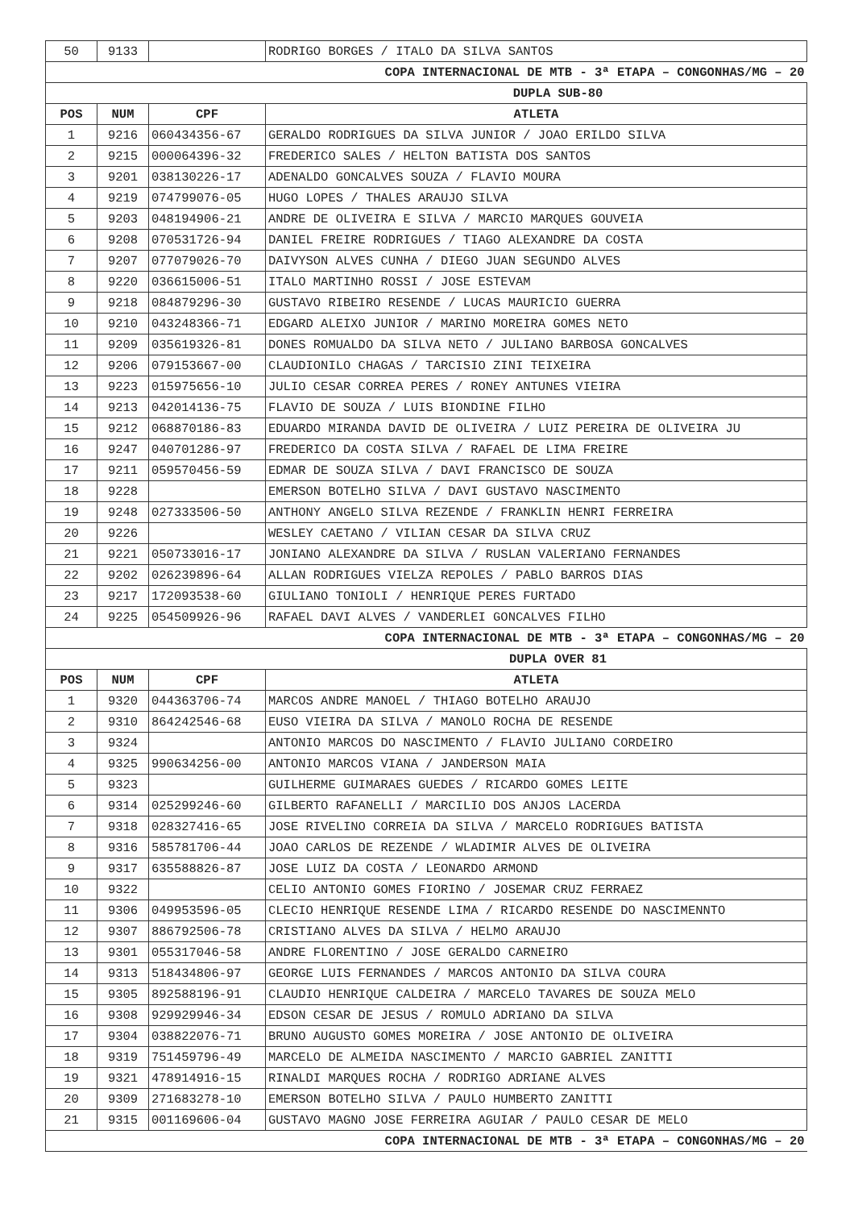| 50 | 9133 | | RODRIGO BORGES / ITALO DA SILVA SANTOS |
| COPA INTERNACIONAL DE MTB - 3ª ETAPA – CONGONHAS/MG – 20 | | | |
| DUPLA SUB-80 | | | |
| POS | NUM | CPF | ATLETA |
| 1 | 9216 | 060434356-67 | GERALDO RODRIGUES DA SILVA JUNIOR / JOAO ERILDO SILVA |
| 2 | 9215 | 000064396-32 | FREDERICO SALES / HELTON BATISTA DOS SANTOS |
| 3 | 9201 | 038130226-17 | ADENALDO GONCALVES SOUZA / FLAVIO MOURA |
| 4 | 9219 | 074799076-05 | HUGO LOPES / THALES ARAUJO SILVA |
| 5 | 9203 | 048194906-21 | ANDRE DE OLIVEIRA E SILVA / MARCIO MARQUES GOUVEIA |
| 6 | 9208 | 070531726-94 | DANIEL FREIRE RODRIGUES / TIAGO ALEXANDRE DA COSTA |
| 7 | 9207 | 077079026-70 | DAIVYSON ALVES CUNHA / DIEGO JUAN SEGUNDO ALVES |
| 8 | 9220 | 036615006-51 | ITALO MARTINHO ROSSI / JOSE ESTEVAM |
| 9 | 9218 | 084879296-30 | GUSTAVO RIBEIRO RESENDE / LUCAS MAURICIO GUERRA |
| 10 | 9210 | 043248366-71 | EDGARD ALEIXO JUNIOR / MARINO MOREIRA GOMES NETO |
| 11 | 9209 | 035619326-81 | DONES ROMUALDO DA SILVA NETO / JULIANO BARBOSA GONCALVES |
| 12 | 9206 | 079153667-00 | CLAUDIONILO CHAGAS / TARCISIO ZINI TEIXEIRA |
| 13 | 9223 | 015975656-10 | JULIO CESAR CORREA PERES / RONEY ANTUNES VIEIRA |
| 14 | 9213 | 042014136-75 | FLAVIO DE SOUZA / LUIS BIONDINE FILHO |
| 15 | 9212 | 068870186-83 | EDUARDO MIRANDA DAVID DE OLIVEIRA / LUIZ PEREIRA DE OLIVEIRA JU |
| 16 | 9247 | 040701286-97 | FREDERICO DA COSTA SILVA / RAFAEL DE LIMA FREIRE |
| 17 | 9211 | 059570456-59 | EDMAR DE SOUZA SILVA / DAVI FRANCISCO DE SOUZA |
| 18 | 9228 | | EMERSON BOTELHO SILVA / DAVI GUSTAVO NASCIMENTO |
| 19 | 9248 | 027333506-50 | ANTHONY ANGELO SILVA REZENDE / FRANKLIN HENRI FERREIRA |
| 20 | 9226 | | WESLEY CAETANO / VILIAN CESAR DA SILVA CRUZ |
| 21 | 9221 | 050733016-17 | JONIANO ALEXANDRE DA SILVA / RUSLAN VALERIANO FERNANDES |
| 22 | 9202 | 026239896-64 | ALLAN RODRIGUES VIELZA REPOLES / PABLO BARROS DIAS |
| 23 | 9217 | 172093538-60 | GIULIANO TONIOLI / HENRIQUE PERES FURTADO |
| 24 | 9225 | 054509926-96 | RAFAEL DAVI ALVES / VANDERLEI GONCALVES FILHO |
| COPA INTERNACIONAL DE MTB - 3ª ETAPA – CONGONHAS/MG – 20 | | | |
| DUPLA OVER 81 | | | |
| POS | NUM | CPF | ATLETA |
| 1 | 9320 | 044363706-74 | MARCOS ANDRE MANOEL / THIAGO BOTELHO ARAUJO |
| 2 | 9310 | 864242546-68 | EUSO VIEIRA DA SILVA / MANOLO ROCHA DE RESENDE |
| 3 | 9324 | | ANTONIO MARCOS DO NASCIMENTO / FLAVIO JULIANO CORDEIRO |
| 4 | 9325 | 990634256-00 | ANTONIO MARCOS VIANA / JANDERSON MAIA |
| 5 | 9323 | | GUILHERME GUIMARAES GUEDES / RICARDO GOMES LEITE |
| 6 | 9314 | 025299246-60 | GILBERTO RAFANELLI / MARCILIO DOS ANJOS LACERDA |
| 7 | 9318 | 028327416-65 | JOSE RIVELINO CORREIA DA SILVA / MARCELO RODRIGUES BATISTA |
| 8 | 9316 | 585781706-44 | JOAO CARLOS DE REZENDE / WLADIMIR ALVES DE OLIVEIRA |
| 9 | 9317 | 635588826-87 | JOSE LUIZ DA COSTA / LEONARDO ARMOND |
| 10 | 9322 | | CELIO ANTONIO GOMES FIORINO / JOSEMAR CRUZ FERRAEZ |
| 11 | 9306 | 049953596-05 | CLECIO HENRIQUE RESENDE LIMA / RICARDO RESENDE DO NASCIMENNTO |
| 12 | 9307 | 886792506-78 | CRISTIANO ALVES DA SILVA / HELMO ARAUJO |
| 13 | 9301 | 055317046-58 | ANDRE FLORENTINO / JOSE GERALDO CARNEIRO |
| 14 | 9313 | 518434806-97 | GEORGE LUIS FERNANDES / MARCOS ANTONIO DA SILVA COURA |
| 15 | 9305 | 892588196-91 | CLAUDIO HENRIQUE CALDEIRA / MARCELO TAVARES DE SOUZA MELO |
| 16 | 9308 | 929929946-34 | EDSON CESAR DE JESUS / ROMULO ADRIANO DA SILVA |
| 17 | 9304 | 038822076-71 | BRUNO AUGUSTO GOMES MOREIRA / JOSE ANTONIO DE OLIVEIRA |
| 18 | 9319 | 751459796-49 | MARCELO DE ALMEIDA NASCIMENTO / MARCIO GABRIEL ZANITTI |
| 19 | 9321 | 478914916-15 | RINALDI MARQUES ROCHA / RODRIGO ADRIANE ALVES |
| 20 | 9309 | 271683278-10 | EMERSON BOTELHO SILVA / PAULO HUMBERTO ZANITTI |
| 21 | 9315 | 001169606-04 | GUSTAVO MAGNO JOSE FERREIRA AGUIAR / PAULO CESAR DE MELO |
| COPA INTERNACIONAL DE MTB - 3ª ETAPA – CONGONHAS/MG – 20 | | | |